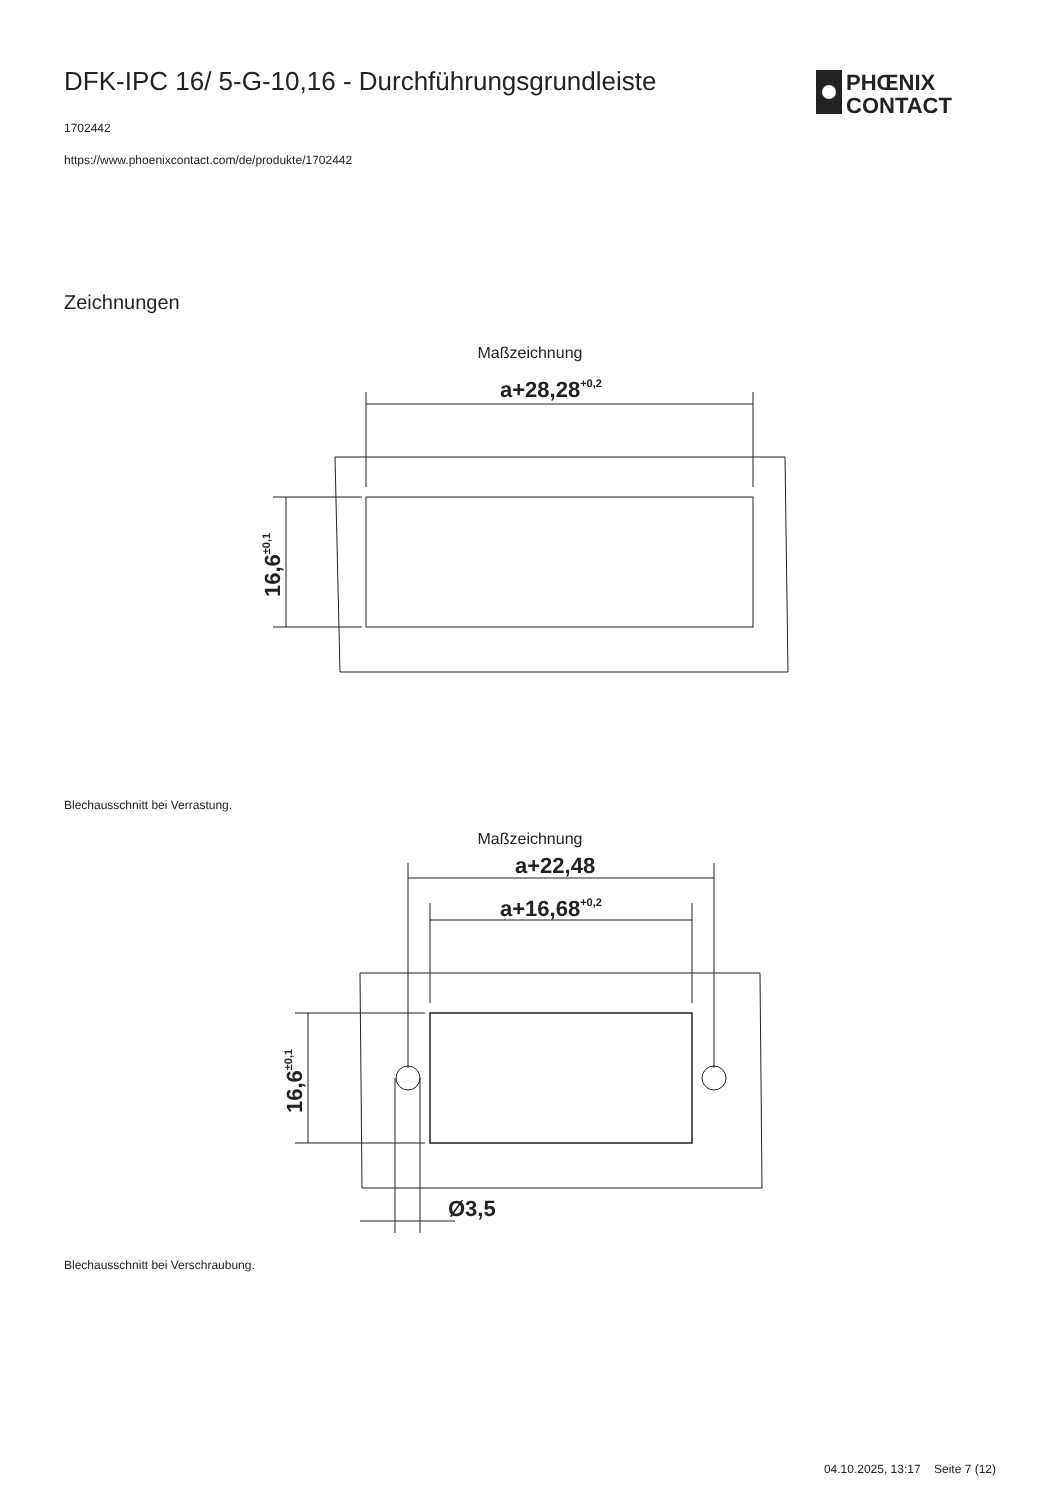PHŒNIX
CONTACT
DFK-IPC 16/ 5-G-10,16 - Durchführungsgrundleiste
1702442
https://www.phoenixcontact.com/de/produkte/1702442
Zeichnungen
Maßzeichnung
a+28,28+0,2
16,6±0,1
Blechausschnitt bei Verrastung.
Maßzeichnung
a+22,48
a+16,68+0,2
16,6±0,1
Ø3,5
Blechausschnitt bei Verschraubung.
04.10.2025, 13:17 Seite 7 (12)